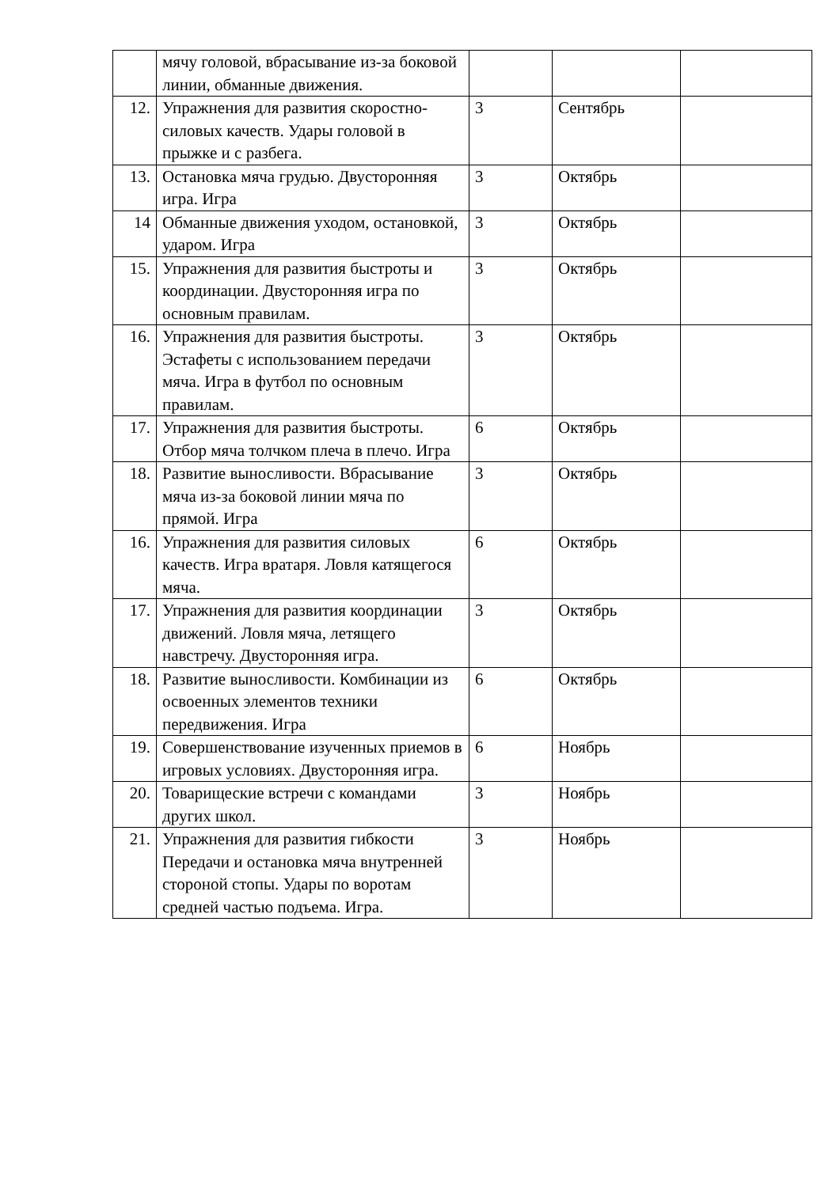| | мячу головой, вбрасывание из-за боковой линии, обманные движения. | | | |
| 12. | Упражнения для развития скоростно-силовых качеств. Удары головой в прыжке и с разбега. | 3 | Сентябрь | |
| 13. | Остановка мяча грудью. Двусторонняя игра. Игра | 3 | Октябрь | |
| 14 | Обманные движения уходом, остановкой, ударом. Игра | 3 | Октябрь | |
| 15. | Упражнения для развития быстроты и координации. Двусторонняя игра по основным правилам. | 3 | Октябрь | |
| 16. | Упражнения для развития быстроты. Эстафеты с использованием передачи мяча. Игра в футбол по основным правилам. | 3 | Октябрь | |
| 17. | Упражнения для развития быстроты. Отбор мяча толчком плеча в плечо. Игра | 6 | Октябрь | |
| 18. | Развитие выносливости. Вбрасывание мяча из-за боковой линии мяча по прямой. Игра | 3 | Октябрь | |
| 16. | Упражнения для развития силовых качеств. Игра вратаря. Ловля катящегося мяча. | 6 | Октябрь | |
| 17. | Упражнения для развития координации движений. Ловля мяча, летящего навстречу. Двусторонняя игра. | 3 | Октябрь | |
| 18. | Развитие выносливости. Комбинации из освоенных элементов техники передвижения. Игра | 6 | Октябрь | |
| 19. | Совершенствование изученных приемов в игровых условиях. Двусторонняя игра. | 6 | Ноябрь | |
| 20. | Товарищеские встречи с командами других школ. | 3 | Ноябрь | |
| 21. | Упражнения для развития гибкости Передачи и остановка мяча внутренней стороной стопы. Удары по воротам средней частью подъема. Игра. | 3 | Ноябрь | |